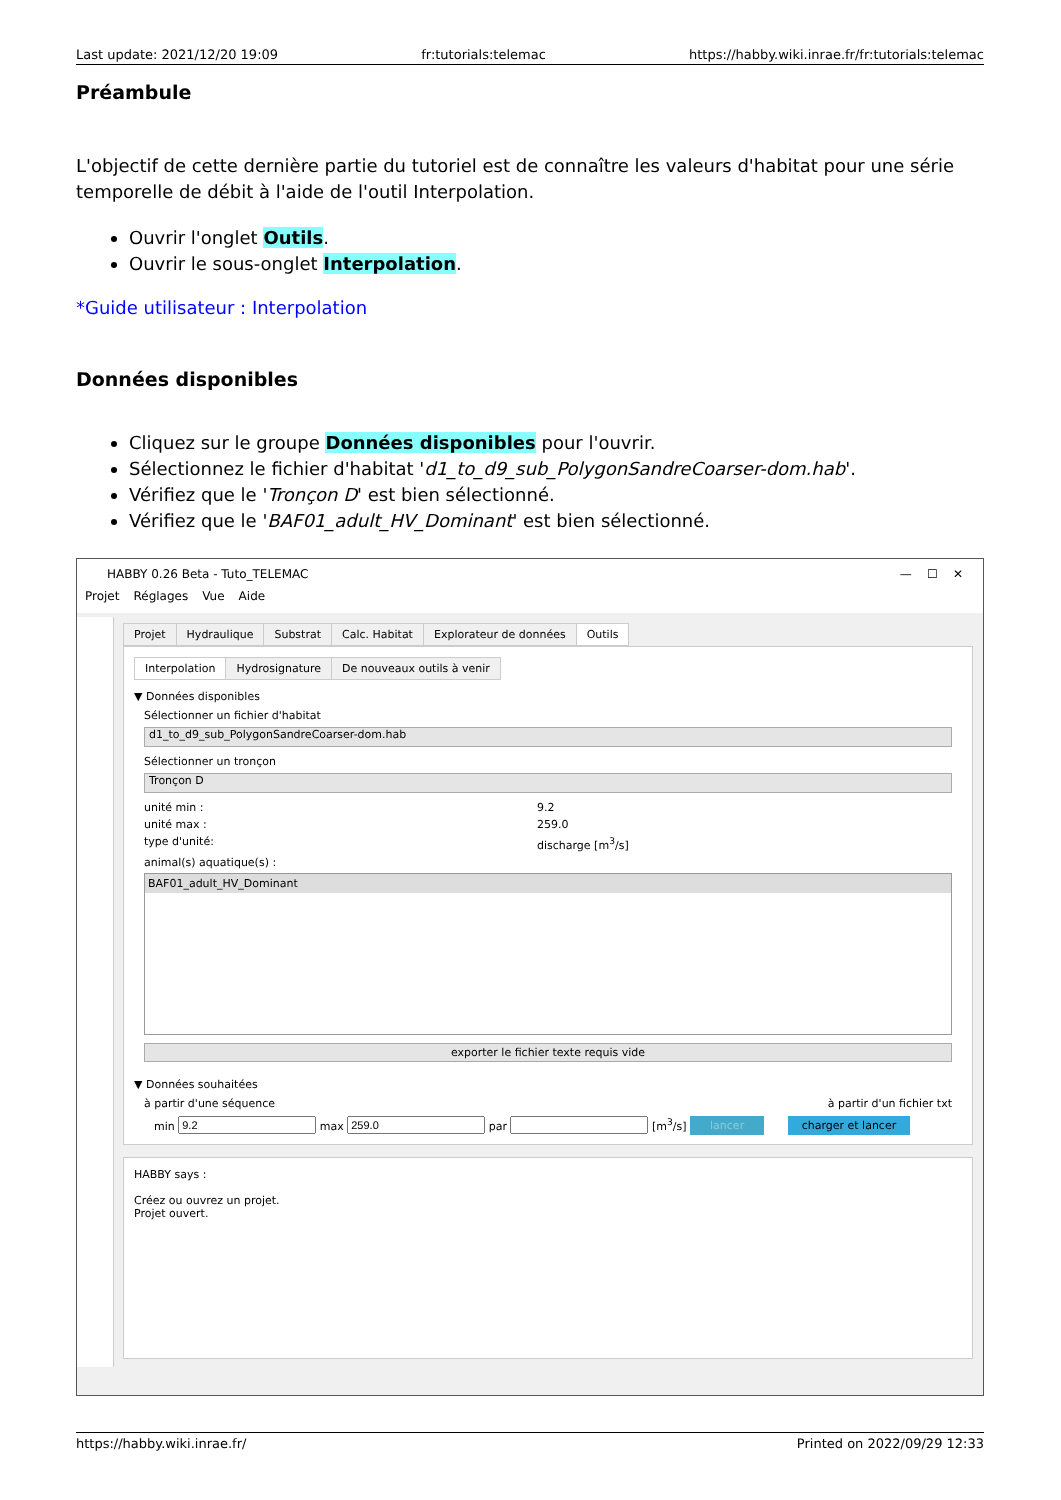Last update: 2021/12/20 19:09 fr:tutorials:telemac https://habby.wiki.inrae.fr/fr:tutorials:telemac
Préambule
L'objectif de cette dernière partie du tutoriel est de connaître les valeurs d'habitat pour une série temporelle de débit à l'aide de l'outil Interpolation.
Ouvrir l'onglet Outils.
Ouvrir le sous-onglet Interpolation.
*Guide utilisateur : Interpolation
Données disponibles
Cliquez sur le groupe Données disponibles pour l'ouvrir.
Sélectionnez le fichier d'habitat 'd1_to_d9_sub_PolygonSandreCoarser-dom.hab'.
Vérifiez que le 'Tronçon D' est bien sélectionné.
Vérifiez que le 'BAF01_adult_HV_Dominant' est bien sélectionné.
HABBY 0.26 Beta - Tuto_TELEMAC — ☐ ✕
Projet Réglages Vue Aide
Projet Hydraulique Substrat Calc. Habitat Explorateur de données Outils
Interpolation Hydrosignature De nouveaux outils à venir
▼ Données disponibles
Sélectionner un fichier d'habitat
d1_to_d9_sub_PolygonSandreCoarser-dom.hab
Sélectionner un tronçon
Tronçon D
unité min : 9.2
unité max : 259.0
type d'unité: discharge [m<sup>3</sup>/s]
animal(s) aquatique(s) :
BAF01_adult_HV_Dominant
exporter le fichier texte requis vide
▼ Données souhaitées
à partir d'une séquence à partir d'un fichier txt
min max par [m<sup>3</sup>/s] lancer charger et lancer
HABBY says :
Créez ou ouvrez un projet.
Projet ouvert.
https://habby.wiki.inrae.fr/ Printed on 2022/09/29 12:33